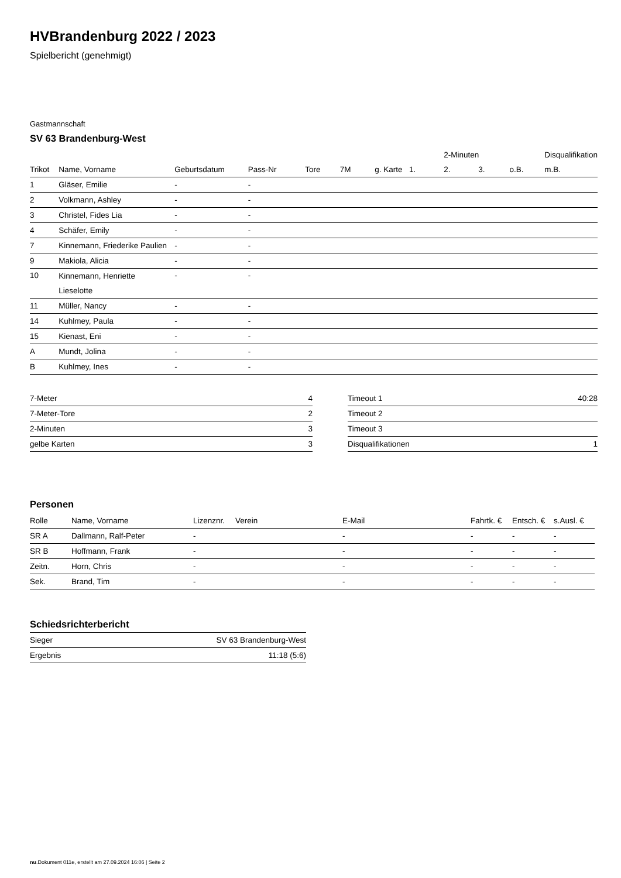HVBrandenburg 2022 / 2023
Spielbericht (genehmigt)
Gastmannschaft
SV 63 Brandenburg-West
| | | | | | | | | 2-Minuten | | | Disqualifikation |
| --- | --- | --- | --- | --- | --- | --- | --- | --- | --- | --- | --- |
| Trikot | Name, Vorname | Geburtsdatum | Pass-Nr | Tore | 7M | g. Karte | 1. | 2. | 3. | o.B. | m.B. |
| 1 | Gläser, Emilie | - | - | | | | | | | | |
| 2 | Volkmann, Ashley | - | - | | | | | | | | |
| 3 | Christel, Fides Lia | - | - | | | | | | | | |
| 4 | Schäfer, Emily | - | - | | | | | | | | |
| 7 | Kinnemann, Friederike Paulien | - | - | | | | | | | | |
| 9 | Makiola, Alicia | - | - | | | | | | | | |
| 10 | Kinnemann, Henriette Lieselotte | - | - | | | | | | | | |
| 11 | Müller, Nancy | - | - | | | | | | | | |
| 14 | Kuhlmey, Paula | - | - | | | | | | | | |
| 15 | Kienast, Eni | - | - | | | | | | | | |
| A | Mundt, Jolina | - | - | | | | | | | | |
| B | Kuhlmey, Ines | - | - | | | | | | | | |
| 7-Meter | 4 |
| 7-Meter-Tore | 2 |
| 2-Minuten | 3 |
| gelbe Karten | 3 |
| Timeout 1 | 40:28 |
| Timeout 2 | |
| Timeout 3 | |
| Disqualifikationen | 1 |
Personen
| Rolle | Name, Vorname | Lizenznr. | Verein | E-Mail | Fahrtk. € | Entsch. € | s.Ausl. € |
| --- | --- | --- | --- | --- | --- | --- | --- |
| SR A | Dallmann, Ralf-Peter | - | | - | - | - | - |
| SR B | Hoffmann, Frank | - | | - | - | - | - |
| Zeitn. | Horn, Chris | - | | - | - | - | - |
| Sek. | Brand, Tim | - | | - | - | - | - |
Schiedsrichterbericht
| Sieger | SV 63 Brandenburg-West |
| Ergebnis | 11:18 (5:6) |
nu.Dokument 011e, erstellt am 27.09.2024 16:06 | Seite 2